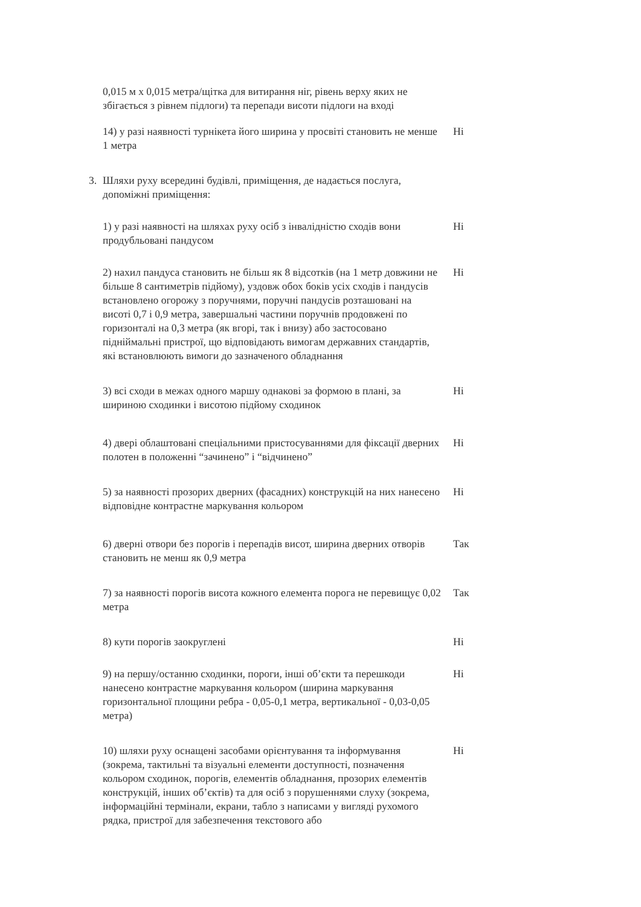0,015 м х 0,015 метра/щітка для витирання ніг, рівень верху яких не збігається з рівнем підлоги) та перепади висоти підлоги на вході
14) у разі наявності турнікета його ширина у просвіті становить не менше 1 метра
Ні
3. Шляхи руху всередині будівлі, приміщення, де надається послуга, допоміжні приміщення:
1) у разі наявності на шляхах руху осіб з інвалідністю сходів вони продубльовані пандусом
Ні
2) нахил пандуса становить не більш як 8 відсотків (на 1 метр довжини не більше 8 сантиметрів підйому), уздовж обох боків усіх сходів і пандусів встановлено огорожу з поручнями, поручні пандусів розташовані на висоті 0,7 і 0,9 метра, завершальні частини поручнів продовжені по горизонталі на 0,3 метра (як вгорі, так і внизу) або застосовано підніймальні пристрої, що відповідають вимогам державних стандартів, які встановлюють вимоги до зазначеного обладнання
Ні
3) всі сходи в межах одного маршу однакові за формою в плані, за шириною сходинки і висотою підйому сходинок
Ні
4) двері облаштовані спеціальними пристосуваннями для фіксації дверних полотен в положенні “зачинено” і “відчинено”
Ні
5) за наявності прозорих дверних (фасадних) конструкцій на них нанесено відповідне контрастне маркування кольором
Ні
6) дверні отвори без порогів і перепадів висот, ширина дверних отворів становить не менш як 0,9 метра
Так
7) за наявності порогів висота кожного елемента порога не перевищує 0,02 метра
Так
8) кути порогів заокруглені Ні
9) на першу/останню сходинки, пороги, інші об’єкти та перешкоди нанесено контрастне маркування кольором (ширина маркування горизонтальної площини ребра - 0,05-0,1 метра, вертикальної - 0,03-0,05 метра)
Ні
10) шляхи руху оснащені засобами орієнтування та інформування (зокрема, тактильні та візуальні елементи доступності, позначення кольором сходинок, порогів, елементів обладнання, прозорих елементів конструкцій, інших об’єктів) та для осіб з порушеннями слуху (зокрема, інформаційні термінали, екрани, табло з написами у вигляді рухомого рядка, пристрої для забезпечення текстового або
Ні